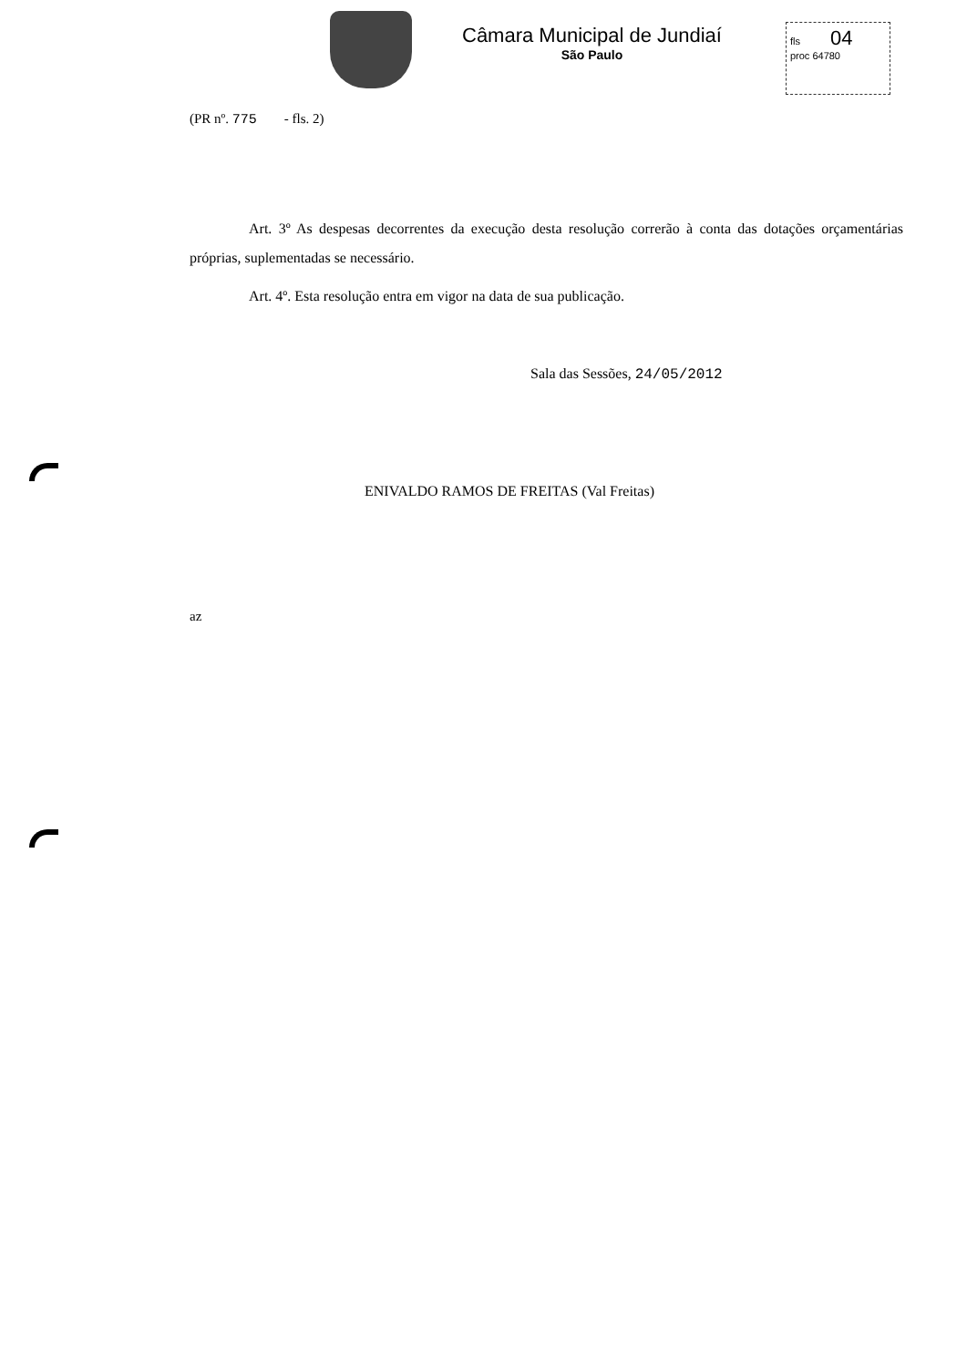Câmara Municipal de Jundiaí
São Paulo
fls 04
proc 64780
(PR nº. 775 - fls. 2)
Art. 3º As despesas decorrentes da execução desta resolução correrão à conta das dotações orçamentárias próprias, suplementadas se necessário.
Art. 4º. Esta resolução entra em vigor na data de sua publicação.
Sala das Sessões, 24/05/2012
ENIVALDO RAMOS DE FREITAS (Val Freitas)
az